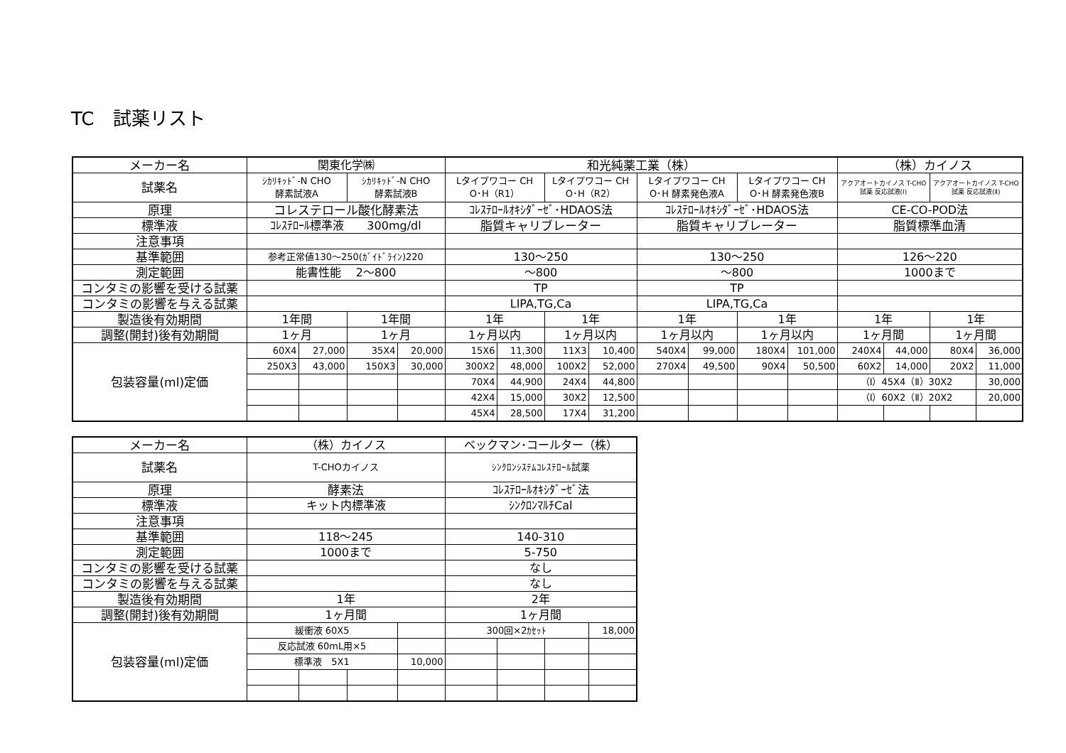TC　試薬リスト
| メーカー名 | 関東化学㈱ | | | | 和光純薬工業（株） | | | | | | | | （株）カイノス | | | |
| 試薬名 | ｼｶﾘｷｯﾄﾞ-N CHO 酵素試液A | | ｼｶﾘｷｯﾄﾞ-N CHO 酵素試液B | | Lタイプワコー CH O･H（R1） | | Lタイプワコー CH O･H（R2） | | Lタイプワコー CH O･H 酵素発色液A | | Lタイプワコー CH O･H 酵素発色液B | | アクアオートカイノス T-CHO 試薬 反応試液(Ⅰ) | | アクアオートカイノス T-CHO 試薬 反応試液(Ⅱ) | |
| 原理 | コレステロール酸化酵素法 | | | | ｺﾚｽﾃﾛｰﾙｵｷｼﾀﾞｰｾﾞ･HDAOS法 | | | | ｺﾚｽﾃﾛｰﾙｵｷｼﾀﾞｰｾﾞ･HDAOS法 | | | | CE-CO-POD法 | | | |
| 標準液 | ｺﾚｽﾃﾛｰﾙ標準液 300mg/dl | | | | 脂質キャリブレーター | | | | 脂質キャリブレーター | | | | 脂質標準血清 | | | |
| 注意事項 | | | | | | | | | | | | | | | | |
| 基準範囲 | 参考正常値130～250(ｶﾞｲﾄﾞﾗｲﾝ)220 | | | | 130～250 | | | | 130～250 | | | | 126～220 | | | |
| 測定範囲 | 能書性能 2～800 | | | | ～800 | | | | ～800 | | | | 1000まで | | | |
| コンタミの影響を受ける試薬 | | | | | TP | | | | TP | | | | | | | |
| コンタミの影響を与える試薬 | | | | | LIPA,TG,Ca | | | | LIPA,TG,Ca | | | | | | | |
| 製造後有効期間 | 1年間 | | 1年間 | | 1年 | | 1年 | | 1年 | | 1年 | | 1年 | | 1年 | |
| 調整(開封)後有効期間 | 1ヶ月 | | 1ヶ月 | | 1ヶ月以内 | | 1ヶ月以内 | | 1ヶ月以内 | | 1ヶ月以内 | | 1ヶ月間 | | 1ヶ月間 | |
| 包装容量(ml)定価 | 60X4 | 27,000 | 35X4 | 20,000 | 15X6 | 11,300 | 11X3 | 10,400 | 540X4 | 99,000 | 180X4 | 101,000 | 240X4 | 44,000 | 80X4 | 36,000 |
| | 250X3 | 43,000 | 150X3 | 30,000 | 300X2 | 48,000 | 100X2 | 52,000 | 270X4 | 49,500 | 90X4 | 50,500 | 60X2 | 14,000 | 20X2 | 11,000 |
| | | | | | 70X4 | 44,900 | 24X4 | 44,800 | | | | | （Ⅰ）45X4（Ⅱ）30X2 | | | 30,000 |
| | | | | | 42X4 | 15,000 | 30X2 | 12,500 | | | | | （Ⅰ）60X2（Ⅱ）20X2 | | | 20,000 |
| | | | | | 45X4 | 28,500 | 17X4 | 31,200 | | | | | | | | |
| メーカー名 | （株）カイノス | | | | ベックマン･コールター（株） | | | |
| 試薬名 | T-CHOカイノス | | | | ｼﾝｸﾛﾝｼｽﾃﾑｺﾚｽﾃﾛｰﾙ試薬 | | | |
| 原理 | 酵素法 | | | | ｺﾚｽﾃﾛｰﾙｵｷｼﾀﾞｰｾﾞ法 | | | |
| 標準液 | キット内標準液 | | | | ｼﾝｸﾛﾝﾏﾙﾁCal | | | |
| 注意事項 | | | | | | | | |
| 基準範囲 | 118～245 | | | | 140-310 | | | |
| 測定範囲 | 1000まで | | | | 5-750 | | | |
| コンタミの影響を受ける試薬 | | | | | なし | | | |
| コンタミの影響を与える試薬 | | | | | なし | | | |
| 製造後有効期間 | 1年 | | | | 2年 | | | |
| 調整(開封)後有効期間 | 1ヶ月間 | | | | 1ヶ月間 | | | |
| 包装容量(ml)定価 | 緩衝液 60X5 | | | | 300回×2ｶｾｯﾄ | | | 18,000 |
| | 反応試液 60mL用×5 | | | | | | | |
| | 標準液 5X1 | | | 10,000 | | | | |